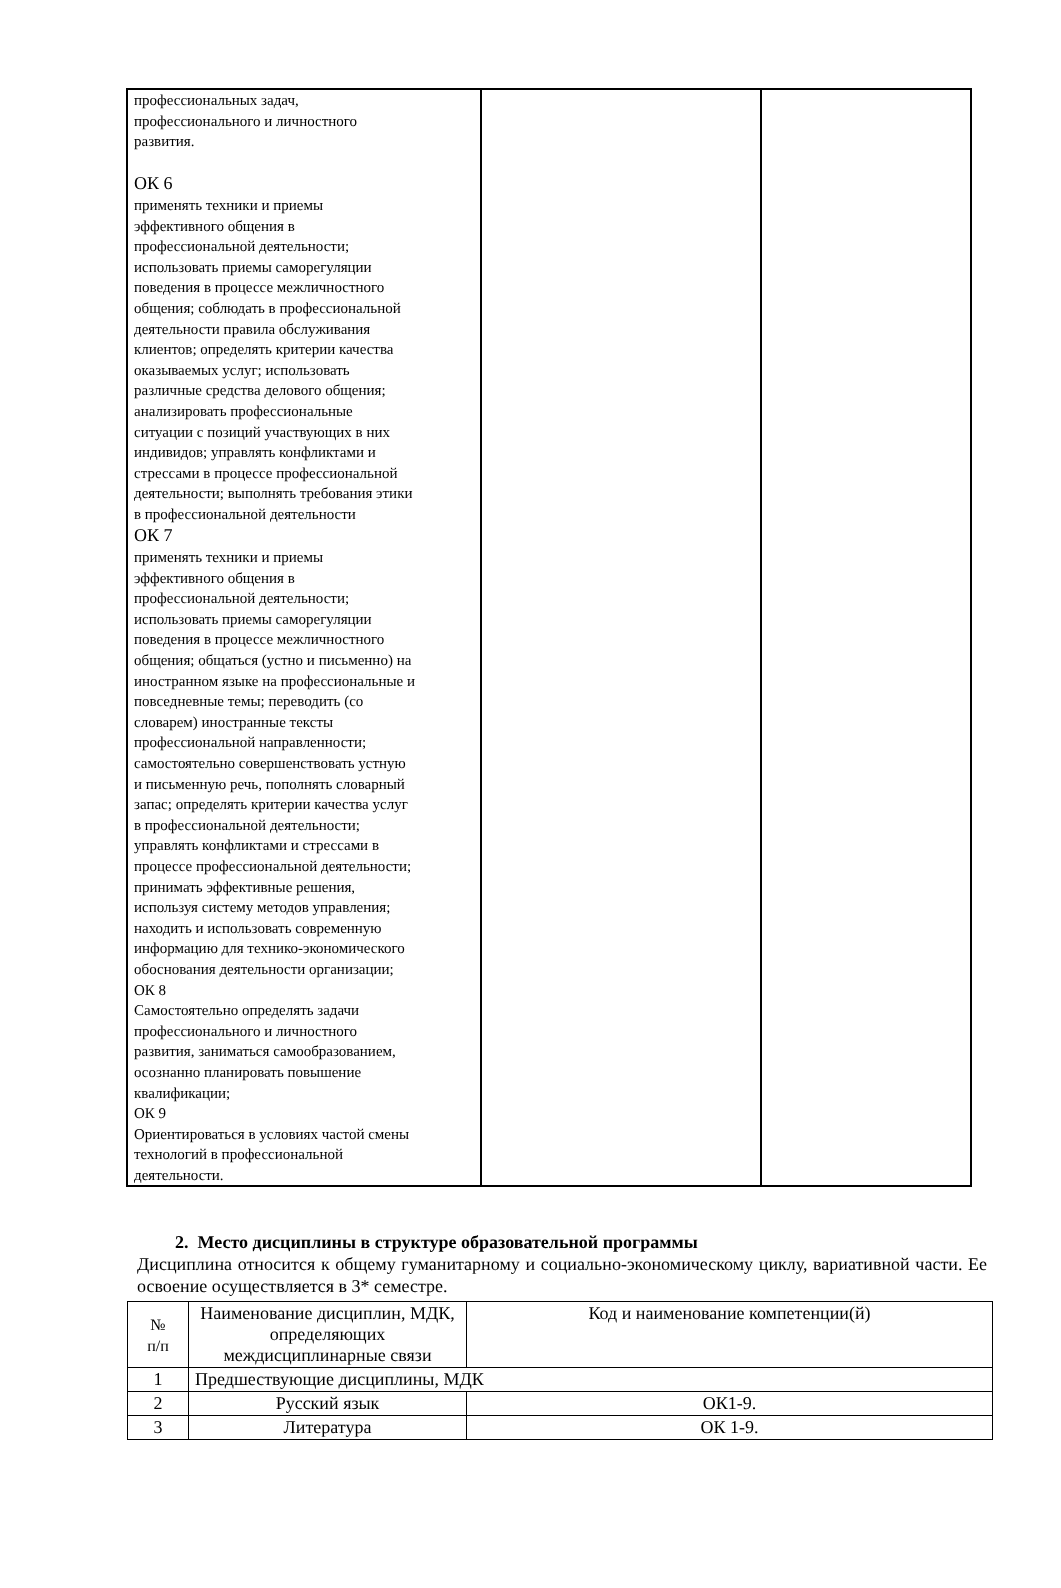| профессиональных задач, профессионального и личностного развития. ОК 6 применять техники и приемы эффективного общения в профессиональной деятельности; использовать приемы саморегуляции поведения в процессе межличностного общения; соблюдать в профессиональной деятельности правила обслуживания клиентов; определять критерии качества оказываемых услуг; использовать различные средства делового общения; анализировать профессиональные ситуации с позиций участвующих в них индивидов; управлять конфликтами и стрессами в процессе профессиональной деятельности; выполнять требования этики в профессиональной деятельности ОК 7 применять техники и приемы эффективного общения в профессиональной деятельности; использовать приемы саморегуляции поведения в процессе межличностного общения; общаться (устно и письменно) на иностранном языке на профессиональные и повседневные темы; переводить (со словарем) иностранные тексты профессиональной направленности; самостоятельно совершенствовать устную и письменную речь, пополнять словарный запас; определять критерии качества услуг в профессиональной деятельности; управлять конфликтами и стрессами в процессе профессиональной деятельности; принимать эффективные решения, используя систему методов управления; находить и использовать современную информацию для технико-экономического обоснования деятельности организации; ОК 8 Самостоятельно определять задачи профессионального и личностного развития, заниматься самообразованием, осознанно планировать повышение квалификации; ОК 9 Ориентироваться в условиях частой смены технологий в профессиональной деятельности. | | |
2. Место дисциплины в структуре образовательной программы
Дисциплина относится к общему гуманитарному и социально-экономическому циклу, вариативной части. Ее освоение осуществляется в 3* семестре.
| № п/п | Наименование дисциплин, МДК, определяющих междисциплинарные связи | Код и наименование компетенции(й) |
| 1 | Предшествующие дисциплины, МДК | |
| 2 | Русский язык | ОК1-9. |
| 3 | Литература | ОК 1-9. |